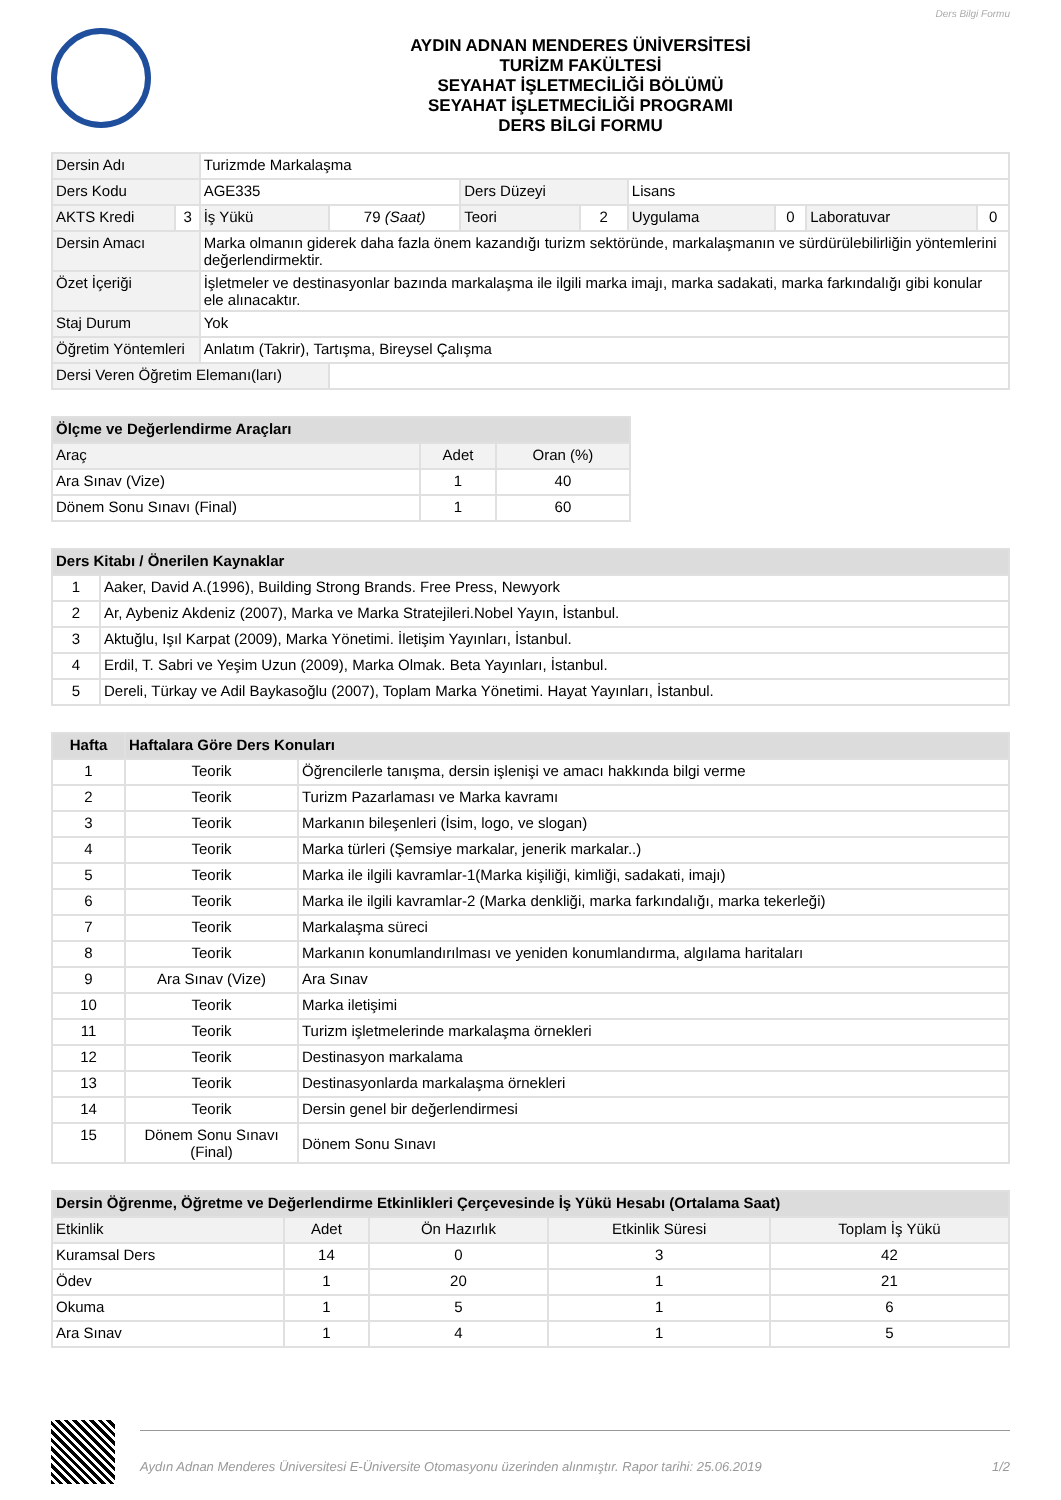Ders Bilgi Formu
AYDIN ADNAN MENDERES ÜNİVERSİTESİ
TURİZM FAKÜLTESİ
SEYAHAT İŞLETMECİLİĞİ BÖLÜMÜ
SEYAHAT İŞLETMECİLİĞİ PROGRAMI
DERS BİLGİ FORMU
| Dersin Adı | | Turizmde Markalaşma | | | | | | | |
| Ders Kodu | | AGE335 | | Ders Düzeyi | | Lisans | | | |
| AKTS Kredi | 3 | İş Yükü | 79 (Saat) | Teori | 2 | Uygulama | 0 | Laboratuvar | 0 |
| Dersin Amacı | | Marka olmanın giderek daha fazla önem kazandığı turizm sektöründe, markalaşmanın ve sürdürülebilirliğin yöntemlerini değerlendirmektir. | | | | | | | |
| Özet İçeriği | | İşletmeler ve destinasyonlar bazında markalaşma ile ilgili marka imajı, marka sadakati, marka farkındalığı gibi konular ele alınacaktır. | | | | | | | |
| Staj Durum | | Yok | | | | | | | |
| Öğretim Yöntemleri | | Anlatım (Takrir), Tartışma, Bireysel Çalışma | | | | | | | |
| Dersi Veren Öğretim Elemanı(ları) | | | | | | | | | |
| Ölçme ve Değerlendirme Araçları | | |
| --- | --- | --- |
| Araç | Adet | Oran (%) |
| Ara Sınav (Vize) | 1 | 40 |
| Dönem Sonu Sınavı (Final) | 1 | 60 |
| Ders Kitabı / Önerilen Kaynaklar | |
| --- | --- |
| 1 | Aaker, David A.(1996), Building Strong Brands. Free Press, Newyork |
| 2 | Ar, Aybeniz Akdeniz (2007), Marka ve Marka Stratejileri.Nobel Yayın, İstanbul. |
| 3 | Aktuğlu, Işıl Karpat (2009), Marka Yönetimi. İletişim Yayınları, İstanbul. |
| 4 | Erdil, T. Sabri ve Yeşim Uzun (2009), Marka Olmak. Beta Yayınları, İstanbul. |
| 5 | Dereli, Türkay ve Adil Baykasoğlu (2007), Toplam Marka Yönetimi. Hayat Yayınları, İstanbul. |
| Hafta | Haftalara Göre Ders Konuları | |
| --- | --- | --- |
| 1 | Teorik | Öğrencilerle tanışma, dersin işlenişi ve amacı hakkında bilgi verme |
| 2 | Teorik | Turizm Pazarlaması ve Marka kavramı |
| 3 | Teorik | Markanın bileşenleri (İsim, logo, ve slogan) |
| 4 | Teorik | Marka türleri (Şemsiye markalar, jenerik markalar..) |
| 5 | Teorik | Marka ile ilgili kavramlar-1(Marka kişiliği, kimliği, sadakati, imajı) |
| 6 | Teorik | Marka ile ilgili kavramlar-2 (Marka denkliği, marka farkındalığı, marka tekerleği) |
| 7 | Teorik | Markalaşma süreci |
| 8 | Teorik | Markanın konumlandırılması ve yeniden konumlandırma, algılama haritaları |
| 9 | Ara Sınav (Vize) | Ara Sınav |
| 10 | Teorik | Marka iletişimi |
| 11 | Teorik | Turizm işletmelerinde markalaşma örnekleri |
| 12 | Teorik | Destinasyon markalama |
| 13 | Teorik | Destinasyonlarda markalaşma örnekleri |
| 14 | Teorik | Dersin genel bir değerlendirmesi |
| 15 | Dönem Sonu Sınavı (Final) | Dönem Sonu Sınavı |
| Dersin Öğrenme, Öğretme ve Değerlendirme Etkinlikleri Çerçevesinde İş Yükü Hesabı (Ortalama Saat) | | | | |
| --- | --- | --- | --- | --- |
| Etkinlik | Adet | Ön Hazırlık | Etkinlik Süresi | Toplam İş Yükü |
| Kuramsal Ders | 14 | 0 | 3 | 42 |
| Ödev | 1 | 20 | 1 | 21 |
| Okuma | 1 | 5 | 1 | 6 |
| Ara Sınav | 1 | 4 | 1 | 5 |
Aydın Adnan Menderes Üniversitesi E-Üniversite Otomasyonu üzerinden alınmıştır. Rapor tarihi: 25.06.2019 1/2